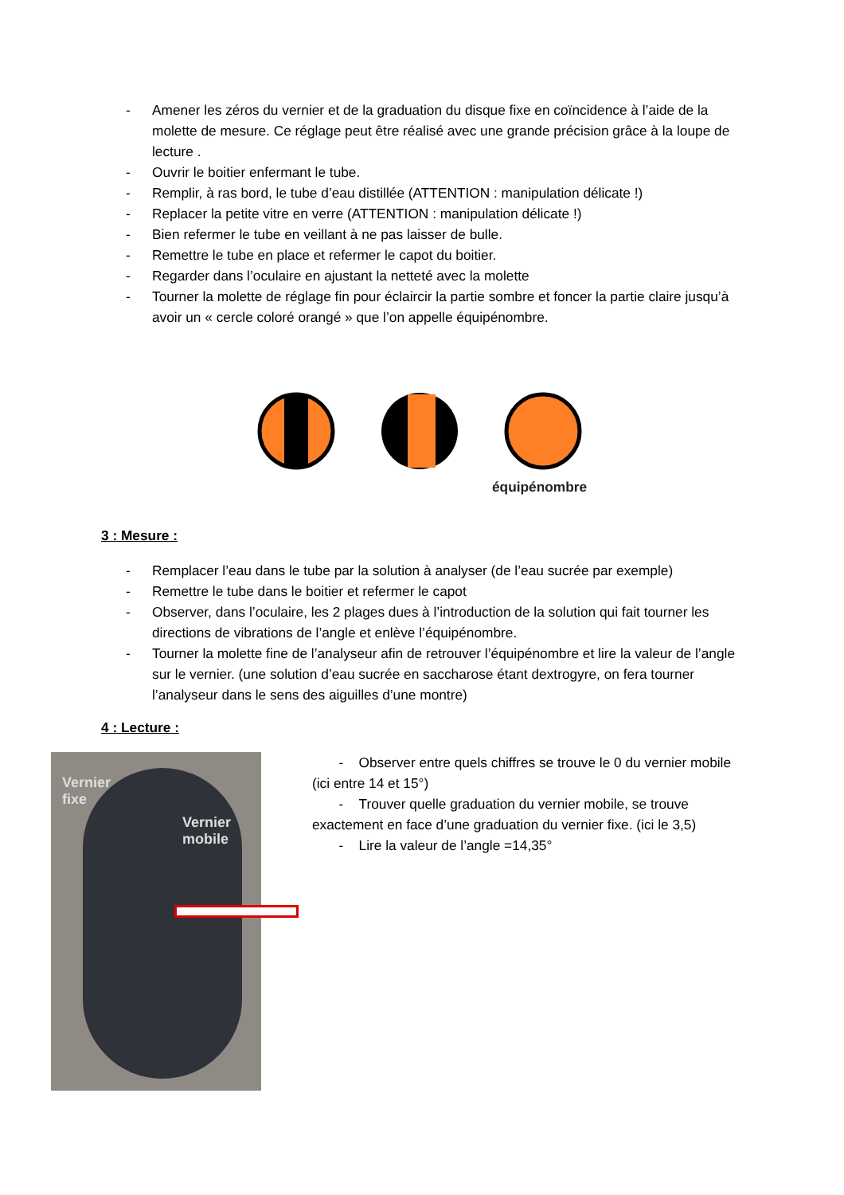- Amener les zéros du vernier et de la graduation du disque fixe en coïncidence à l’aide de la molette de mesure. Ce réglage peut être réalisé avec une grande précision grâce à la loupe de lecture .
- Ouvrir le boitier enfermant le tube.
- Remplir, à ras bord, le tube d’eau distillée (ATTENTION : manipulation délicate !)
- Replacer la petite vitre en verre (ATTENTION : manipulation délicate !)
- Bien refermer le tube en veillant à ne pas laisser de bulle.
- Remettre le tube en place et refermer le capot du boitier.
- Regarder dans l’oculaire en ajustant la netteté avec la molette
- Tourner la molette de réglage fin pour éclaircir la partie sombre et foncer la partie claire jusqu’à avoir un « cercle coloré orangé » que l’on appelle équipénombre.
équipénombre
3 : Mesure :
- Remplacer l’eau dans le tube par la solution à analyser (de l’eau sucrée par exemple)
- Remettre le tube dans le boitier et refermer le capot
- Observer, dans l’oculaire, les 2 plages dues à l’introduction de la solution qui fait tourner les directions de vibrations de l’angle et enlève l’équipénombre.
- Tourner la molette fine de l’analyseur afin de retrouver l’équipénombre et lire la valeur de l’angle sur le vernier. (une solution d’eau sucrée en saccharose étant dextrogyre, on fera tourner l’analyseur dans le sens des aiguilles d’une montre)
4 : Lecture :
Vernier
fixe
Vernier
mobile
- Observer entre quels chiffres se trouve le 0 du vernier mobile (ici entre 14 et 15°)
- Trouver quelle graduation du vernier mobile, se trouve exactement en face d’une graduation du vernier fixe. (ici le 3,5)
- Lire la valeur de l’angle =14,35°